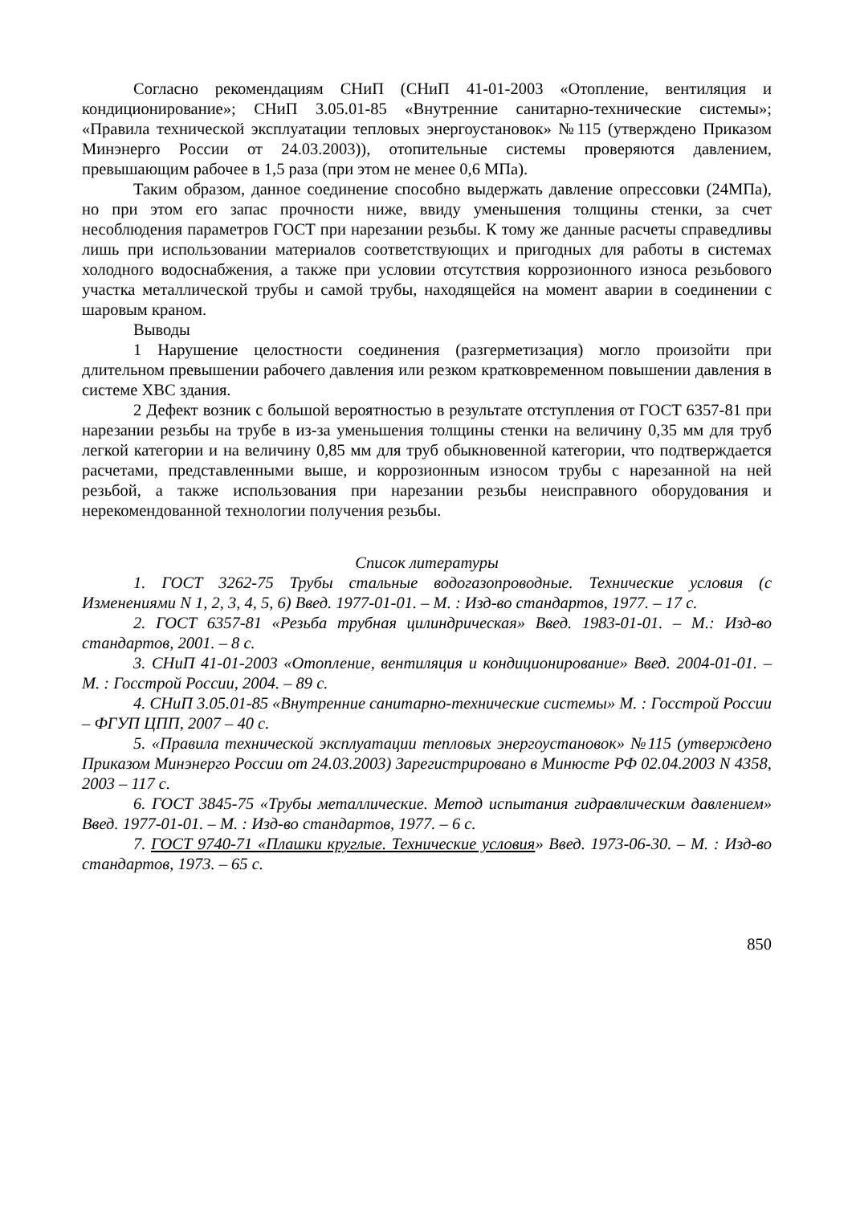Согласно рекомендациям СНиП (СНиП 41-01-2003 «Отопление, вентиляция и кондиционирование»; СНиП 3.05.01-85 «Внутренние санитарно-технические системы»; «Правила технической эксплуатации тепловых энергоустановок» №115 (утверждено Приказом Минэнерго России от 24.03.2003)), отопительные системы проверяются давлением, превышающим рабочее в 1,5 раза (при этом не менее 0,6 МПа).
Таким образом, данное соединение способно выдержать давление опрессовки (24МПа), но при этом его запас прочности ниже, ввиду уменьшения толщины стенки, за счет несоблюдения параметров ГОСТ при нарезании резьбы. К тому же данные расчеты справедливы лишь при использовании материалов соответствующих и пригодных для работы в системах холодного водоснабжения, а также при условии отсутствия коррозионного износа резьбового участка металлической трубы и самой трубы, находящейся на момент аварии в соединении с шаровым краном.
Выводы
1 Нарушение целостности соединения (разгерметизация) могло произойти при длительном превышении рабочего давления или резком кратковременном повышении давления в системе ХВС здания.
2 Дефект возник с большой вероятностью в результате отступления от ГОСТ 6357-81 при нарезании резьбы на трубе в из-за уменьшения толщины стенки на величину 0,35 мм для труб легкой категории и на величину 0,85 мм для труб обыкновенной категории, что подтверждается расчетами, представленными выше, и коррозионным износом трубы с нарезанной на ней резьбой, а также использования при нарезании резьбы неисправного оборудования и нерекомендованной технологии получения резьбы.
Список литературы
1. ГОСТ 3262-75 Трубы стальные водогазопроводные. Технические условия (с Изменениями N 1, 2, 3, 4, 5, 6) Введ. 1977-01-01. – М. : Изд-во стандартов, 1977. – 17 с.
2. ГОСТ 6357-81 «Резьба трубная цилиндрическая» Введ. 1983-01-01. – М.: Изд-во стандартов, 2001. – 8 с.
3. СНиП 41-01-2003 «Отопление, вентиляция и кондиционирование» Введ. 2004-01-01. – М. : Госстрой России, 2004. – 89 с.
4. СНиП 3.05.01-85 «Внутренние санитарно-технические системы» М. : Госстрой России – ФГУП ЦПП, 2007 – 40 с.
5. «Правила технической эксплуатации тепловых энергоустановок» №115 (утверждено Приказом Минэнерго России от 24.03.2003) Зарегистрировано в Минюсте РФ 02.04.2003 N 4358, 2003 – 117 с.
6. ГОСТ 3845-75 «Трубы металлические. Метод испытания гидравлическим давлением» Введ. 1977-01-01. – М. : Изд-во стандартов, 1977. – 6 с.
7. ГОСТ 9740-71 «Плашки круглые. Технические условия» Введ. 1973-06-30. – М. : Изд-во стандартов, 1973. – 65 с.
850